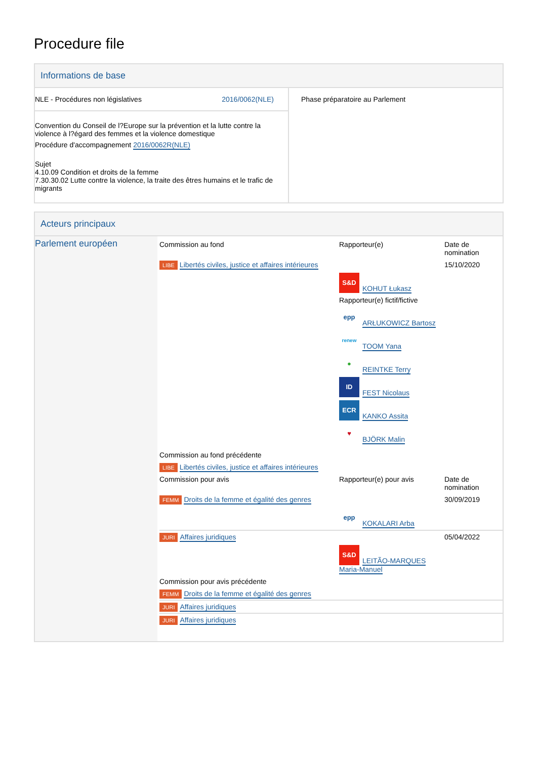Procedure file
Informations de base
| NLE - Procédures non législatives 2016/0062(NLE) Convention du Conseil de l?Europe sur la prévention et la lutte contre la violence à l?égard des femmes et la violence domestique Procédure d'accompagnement 2016/0062R(NLE) Sujet 4.10.09 Condition et droits de la femme 7.30.30.02 Lutte contre la violence, la traite des êtres humains et le trafic de migrants | Phase préparatoire au Parlement |
Acteurs principaux
| Parlement européen | / Commission au fond / Rapporteur(e) / Date de nomination / / LIBE Libertés civiles, justice et affaires intérieures / / 15/10/2020 / / / S&D KOHUT Łukasz Rapporteur(e) fictif/fictive epp ARŁUKOWICZ Bartosz renew TOOM Yana ● REINTKE Terry ID FEST Nicolaus ECR KANKO Assita ♥ BJÖRK Malin / / / Commission au fond précédente / / / / LIBE Libertés civiles, justice et affaires intérieures / / / / Commission pour avis / Rapporteur(e) pour avis / Date de nomination / / FEMM Droits de la femme et égalité des genres / / 30/09/2019 / / / epp KOKALARI Arba / / / JURI Affaires juridiques / / 05/04/2022 / / / S&D LEITÃO-MARQUES Maria-Manuel / / / Commission pour avis précédente / / / / FEMM Droits de la femme et égalité des genres / / / / JURI Affaires juridiques / / / / JURI Affaires juridiques / / / |